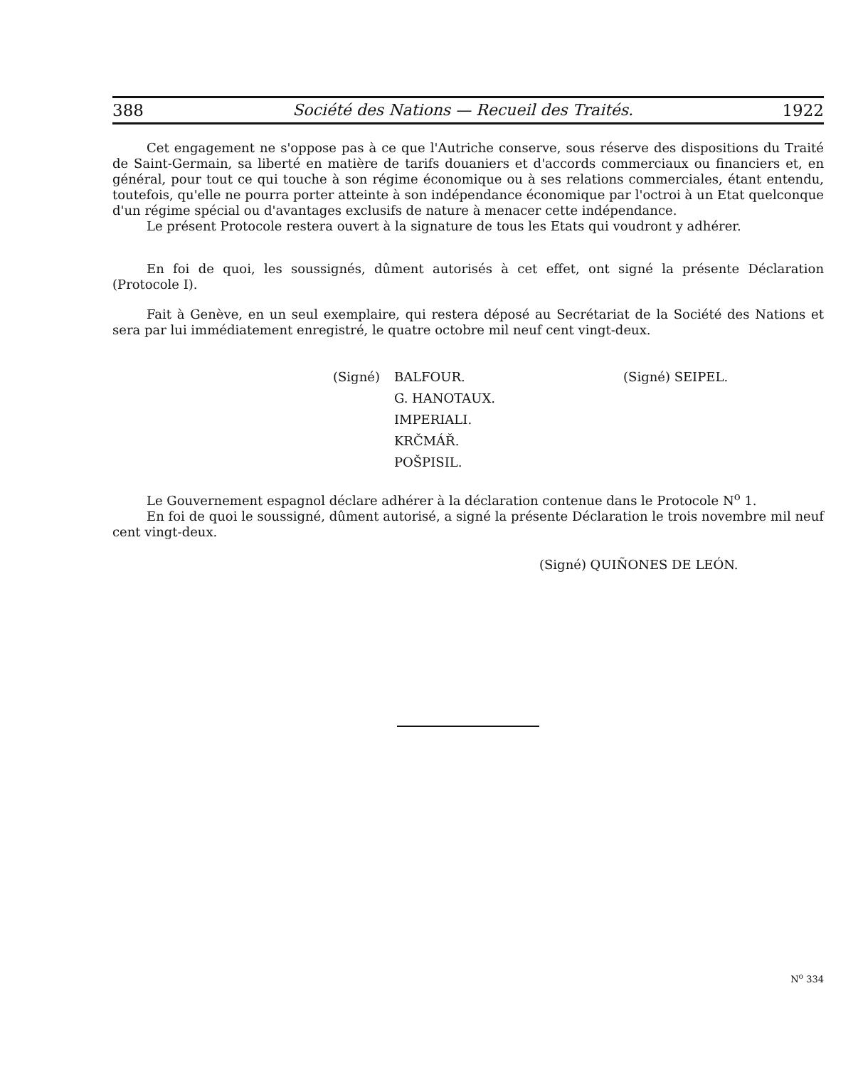388 Société des Nations — Recueil des Traités. 1922
Cet engagement ne s'oppose pas à ce que l'Autriche conserve, sous réserve des dispositions du Traité de Saint-Germain, sa liberté en matière de tarifs douaniers et d'accords commerciaux ou financiers et, en général, pour tout ce qui touche à son régime économique ou à ses relations commerciales, étant entendu, toutefois, qu'elle ne pourra porter atteinte à son indépendance économique par l'octroi à un Etat quelconque d'un régime spécial ou d'avantages exclusifs de nature à menacer cette indépendance.
Le présent Protocole restera ouvert à la signature de tous les Etats qui voudront y adhérer.
En foi de quoi, les soussignés, dûment autorisés à cet effet, ont signé la présente Déclaration (Protocole I).
Fait à Genève, en un seul exemplaire, qui restera déposé au Secrétariat de la Société des Nations et sera par lui immédiatement enregistré, le quatre octobre mil neuf cent vingt-deux.
(Signé) BALFOUR.
G. HANOTAUX.
IMPERIALI.
KRČMÁŘ.
POŠPISIL.
(Signé) SEIPEL.
Le Gouvernement espagnol déclare adhérer à la déclaration contenue dans le Protocole N<sup>o</sup> 1.
En foi de quoi le soussigné, dûment autorisé, a signé la présente Déclaration le trois novembre mil neuf cent vingt-deux.
(Signé) QUIÑONES DE LEÓN.
N<sup>o</sup> 334